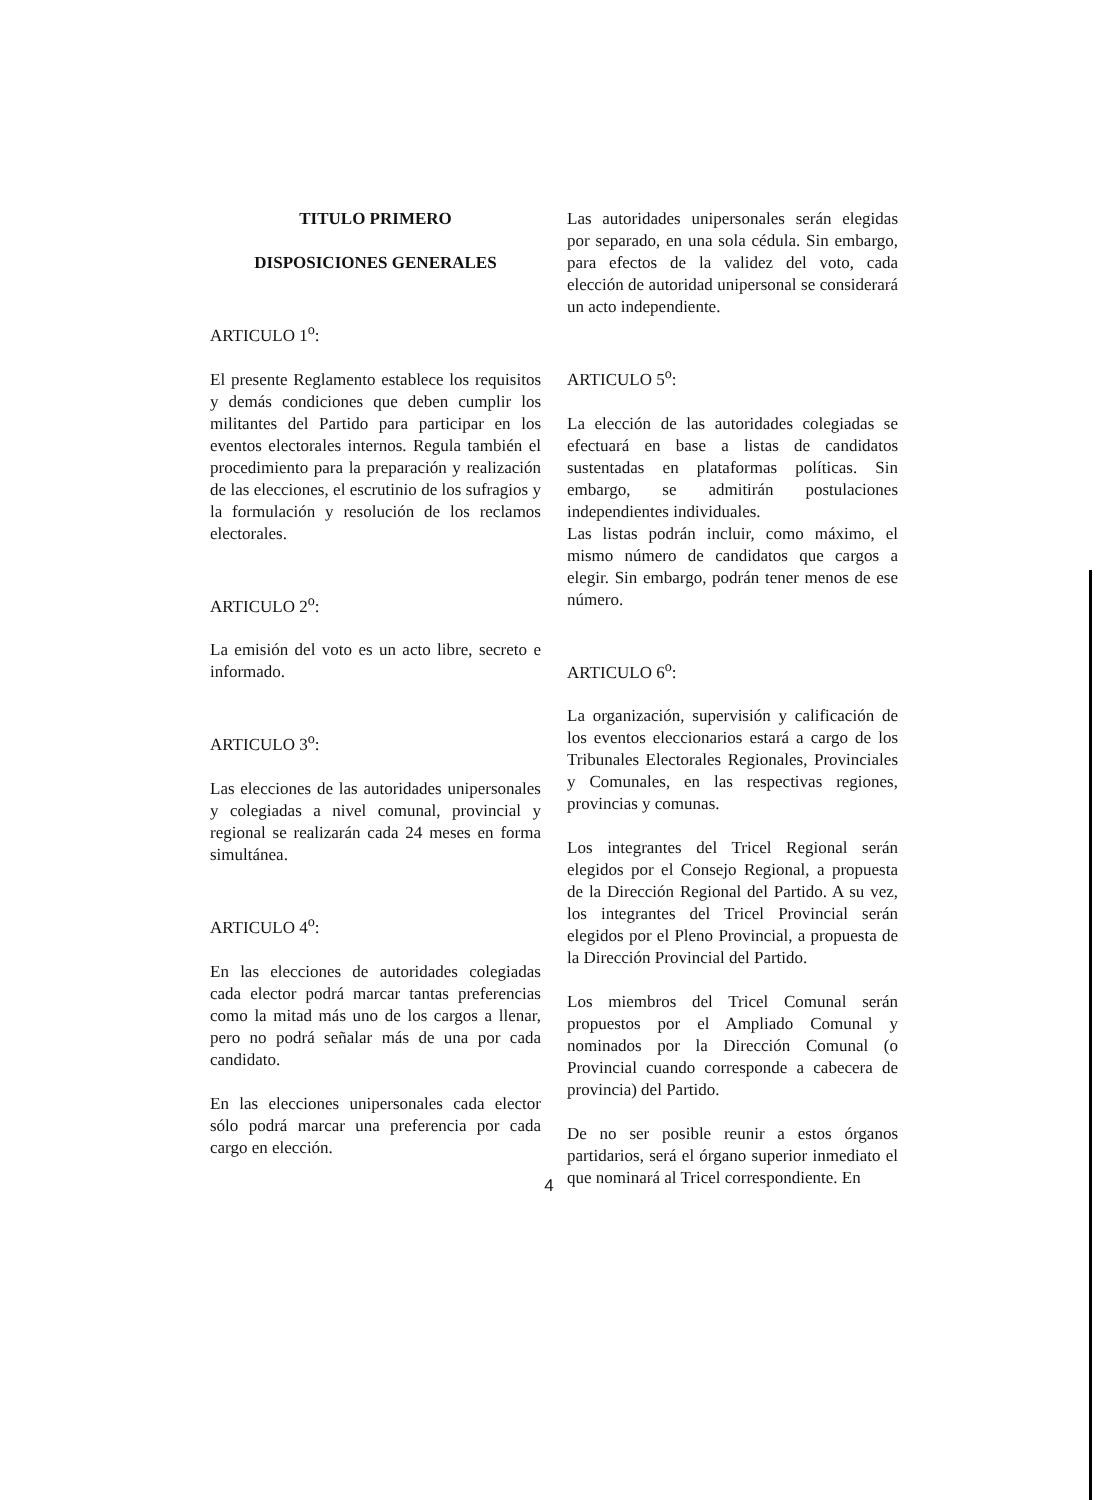TITULO PRIMERO
DISPOSICIONES GENERALES
ARTICULO 1<sup>o</sup>:
El presente Reglamento establece los requisitos y demás condiciones que deben cumplir los militantes del Partido para participar en los eventos electorales internos. Regula también el procedimiento para la preparación y realización de las elecciones, el escrutinio de los sufragios y la formulación y resolución de los reclamos electorales.
ARTICULO 2<sup>o</sup>:
La emisión del voto es un acto libre, secreto e informado.
ARTICULO 3<sup>o</sup>:
Las elecciones de las autoridades unipersonales y colegiadas a nivel comunal, provincial y regional se realizarán cada 24 meses en forma simultánea.
ARTICULO 4<sup>o</sup>:
En las elecciones de autoridades colegiadas cada elector podrá marcar tantas preferencias como la mitad más uno de los cargos a llenar, pero no podrá señalar más de una por cada candidato.
En las elecciones unipersonales cada elector sólo podrá marcar una preferencia por cada cargo en elección.
Las autoridades unipersonales serán elegidas por separado, en una sola cédula. Sin embargo, para efectos de la validez del voto, cada elección de autoridad unipersonal se considerará un acto independiente.
ARTICULO 5<sup>o</sup>:
La elección de las autoridades colegiadas se efectuará en base a listas de candidatos sustentadas en plataformas políticas. Sin embargo, se admitirán postulaciones independientes individuales.
Las listas podrán incluir, como máximo, el mismo número de candidatos que cargos a elegir. Sin embargo, podrán tener menos de ese número.
ARTICULO 6<sup>o</sup>:
La organización, supervisión y calificación de los eventos eleccionarios estará a cargo de los Tribunales Electorales Regionales, Provinciales y Comunales, en las respectivas regiones, provincias y comunas.
Los integrantes del Tricel Regional serán elegidos por el Consejo Regional, a propuesta de la Dirección Regional del Partido. A su vez, los integrantes del Tricel Provincial serán elegidos por el Pleno Provincial, a propuesta de la Dirección Provincial del Partido.
Los miembros del Tricel Comunal serán propuestos por el Ampliado Comunal y nominados por la Dirección Comunal (o Provincial cuando corresponde a cabecera de provincia) del Partido.
De no ser posible reunir a estos órganos partidarios, será el órgano superior inmediato el que nominará al Tricel correspondiente. En
4